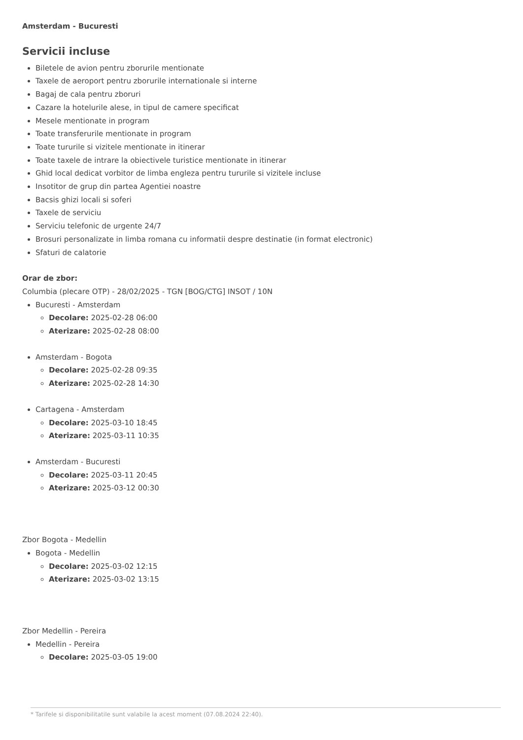Amsterdam - Bucuresti
Servicii incluse
Biletele de avion pentru zborurile mentionate
Taxele de aeroport pentru zborurile internationale si interne
Bagaj de cala pentru zboruri
Cazare la hotelurile alese, in tipul de camere specificat
Mesele mentionate in program
Toate transferurile mentionate in program
Toate tururile si vizitele mentionate in itinerar
Toate taxele de intrare la obiectivele turistice mentionate in itinerar
Ghid local dedicat vorbitor de limba engleza pentru tururile si vizitele incluse
Insotitor de grup din partea Agentiei noastre
Bacsis ghizi locali si soferi
Taxele de serviciu
Serviciu telefonic de urgente 24/7
Brosuri personalizate in limba romana cu informatii despre destinatie (in format electronic)
Sfaturi de calatorie
Orar de zbor:
Columbia (plecare OTP) - 28/02/2025 - TGN [BOG/CTG] INSOT / 10N
Bucuresti - Amsterdam
Decolare: 2025-02-28 06:00
Aterizare: 2025-02-28 08:00
Amsterdam - Bogota
Decolare: 2025-02-28 09:35
Aterizare: 2025-02-28 14:30
Cartagena - Amsterdam
Decolare: 2025-03-10 18:45
Aterizare: 2025-03-11 10:35
Amsterdam - Bucuresti
Decolare: 2025-03-11 20:45
Aterizare: 2025-03-12 00:30
Zbor Bogota - Medellin
Bogota - Medellin
Decolare: 2025-03-02 12:15
Aterizare: 2025-03-02 13:15
Zbor Medellin - Pereira
Medellin - Pereira
Decolare: 2025-03-05 19:00
* Tarifele si disponibilitatile sunt valabile la acest moment (07.08.2024 22:40).